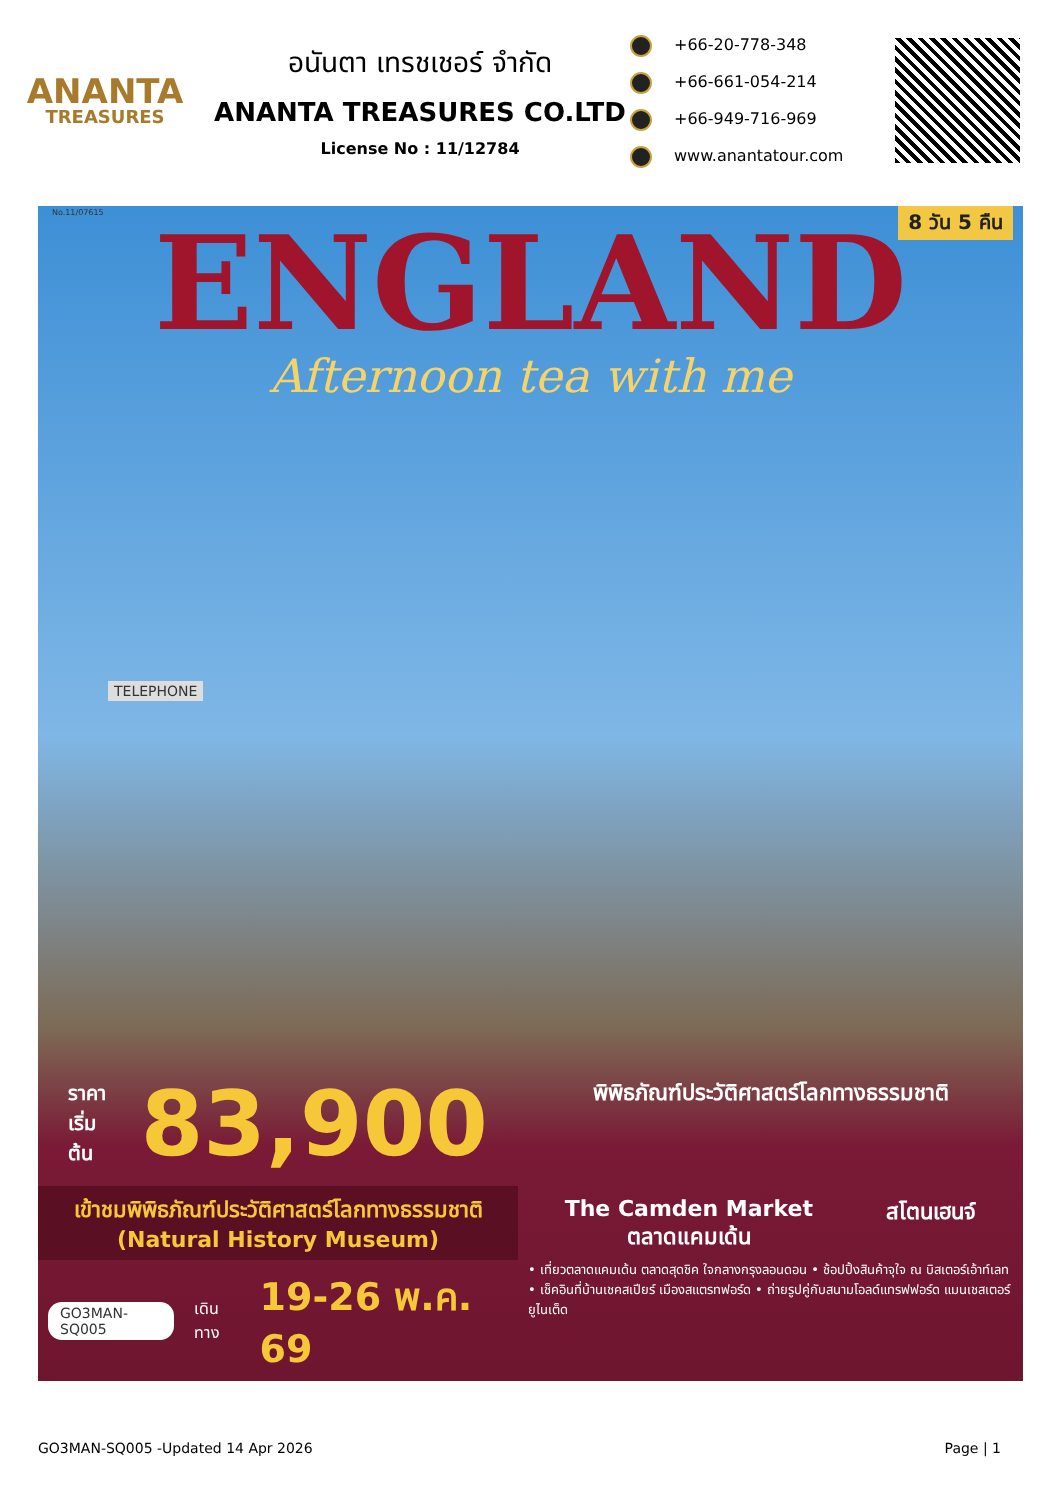ANANTA
TREASURES
อนันตา เทรชเชอร์ จำกัด
ANANTA TREASURES CO.LTD
License No : 11/12784
+66-20-778-348
+66-661-054-214
+66-949-716-969
www.anantatour.com
No.11/07615
8 วัน 5 คืน
ENGLAND
Afternoon tea with me
TELEPHONE
ราคา
เริ่มต้น
83,900
เข้าชมพิพิธภัณฑ์ประวัติศาสตร์โลกทางธรรมชาติ
(Natural History Museum)
GO3MAN-SQ005 เดินทาง 19-26 พ.ค. 69
พิพิธภัณฑ์ประวัติศาสตร์โลกทางธรรมชาติ
The Camden Market
ตลาดแคมเด้น
สโตนเฮนจ์
• เที่ยวตลาดแคมเด้น ตลาดสุดชิค ใจกลางกรุงลอนดอน • ช้อปปิ้งสินค้าจุใจ ณ บิสเตอร์เอ้าท์เลท
• เช็คอินที่บ้านเชคสเปียร์ เมืองสแตรทฟอร์ด • ถ่ายรูปคู่กับสนามโอลด์แทรฟฟอร์ด แมนเชสเตอร์ยูไนเต็ด
GO3MAN-SQ005 -Updated 14 Apr 2026 Page | 1